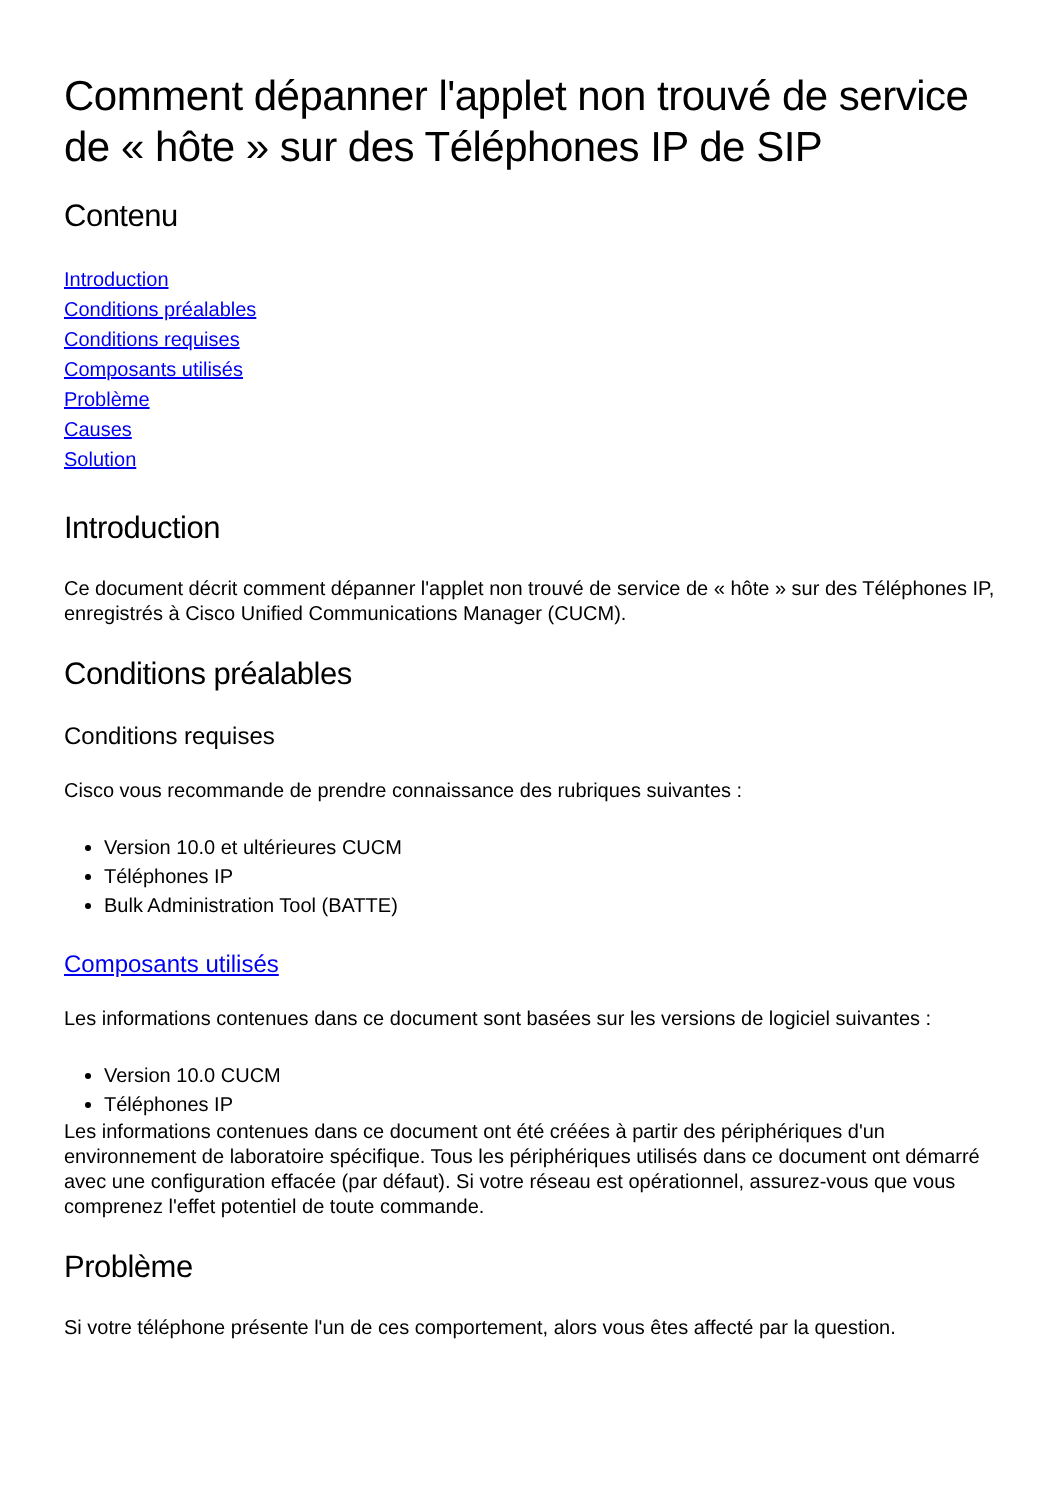Comment dépanner l'applet non trouvé de service de « hôte » sur des Téléphones IP de SIP
Contenu
Introduction
Conditions préalables
Conditions requises
Composants utilisés
Problème
Causes
Solution
Introduction
Ce document décrit comment dépanner l'applet non trouvé de service de « hôte » sur des Téléphones IP, enregistrés à Cisco Unified Communications Manager (CUCM).
Conditions préalables
Conditions requises
Cisco vous recommande de prendre connaissance des rubriques suivantes :
Version 10.0 et ultérieures CUCM
Téléphones IP
Bulk Administration Tool (BATTE)
Composants utilisés
Les informations contenues dans ce document sont basées sur les versions de logiciel suivantes :
Version 10.0 CUCM
Téléphones IP
Les informations contenues dans ce document ont été créées à partir des périphériques d'un environnement de laboratoire spécifique. Tous les périphériques utilisés dans ce document ont démarré avec une configuration effacée (par défaut). Si votre réseau est opérationnel, assurez-vous que vous comprenez l'effet potentiel de toute commande.
Problème
Si votre téléphone présente l'un de ces comportement, alors vous êtes affecté par la question.